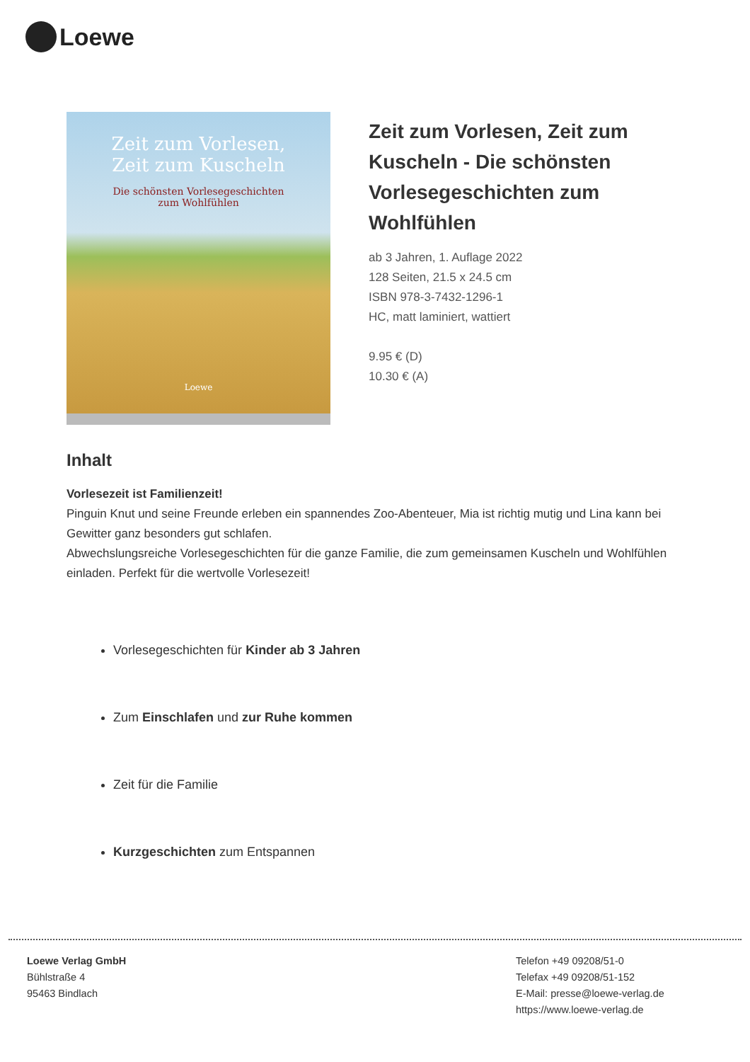Loewe
Zeit zum Vorlesen,
Zeit zum Kuscheln
Die schönsten Vorlesegeschichten
zum Wohlfühlen
Loewe
Zeit zum Vorlesen, Zeit zum Kuscheln - Die schönsten Vorlesegeschichten zum Wohlfühlen
ab 3 Jahren, 1. Auflage 2022
128 Seiten, 21.5 x 24.5 cm
ISBN 978-3-7432-1296-1
HC, matt laminiert, wattiert
9.95 € (D)
10.30 € (A)
Inhalt
Vorlesezeit ist Familienzeit!
Pinguin Knut und seine Freunde erleben ein spannendes Zoo-Abenteuer, Mia ist richtig mutig und Lina kann bei Gewitter ganz besonders gut schlafen.
Abwechslungsreiche Vorlesegeschichten für die ganze Familie, die zum gemeinsamen Kuscheln und Wohlfühlen einladen. Perfekt für die wertvolle Vorlesezeit!
Vorlesegeschichten für Kinder ab 3 Jahren
Zum Einschlafen und zur Ruhe kommen
Zeit für die Familie
Kurzgeschichten zum Entspannen
Loewe Verlag GmbH
Bühlstraße 4
95463 Bindlach
Telefon +49 09208/51-0
Telefax +49 09208/51-152
E-Mail: presse@loewe-verlag.de
https://www.loewe-verlag.de